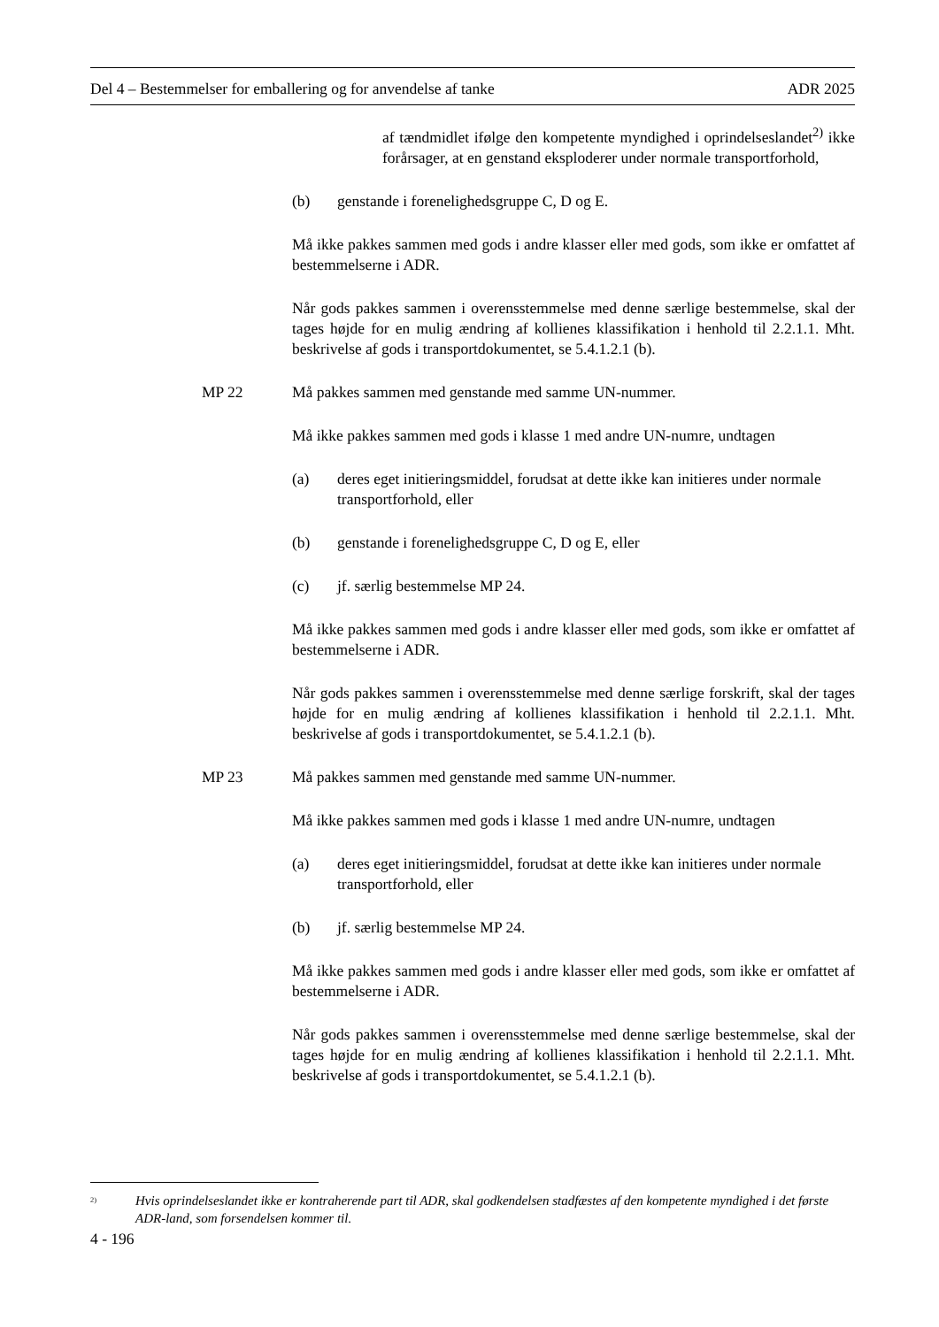Del 4 – Bestemmelser for emballering og for anvendelse af tanke ADR 2025
af tændmidlet ifølge den kompetente myndighed i oprindelseslandet<sup>2)</sup> ikke forårsager, at en genstand eksploderer under normale transportforhold,
(b) genstande i forenelighedsgruppe C, D og E.
Må ikke pakkes sammen med gods i andre klasser eller med gods, som ikke er omfattet af bestemmelserne i ADR.
Når gods pakkes sammen i overensstemmelse med denne særlige bestemmelse, skal der tages højde for en mulig ændring af kollienes klassifikation i henhold til 2.2.1.1. Mht. beskrivelse af gods i transportdokumentet, se 5.4.1.2.1 (b).
MP 22 Må pakkes sammen med genstande med samme UN-nummer.
Må ikke pakkes sammen med gods i klasse 1 med andre UN-numre, undtagen
(a) deres eget initieringsmiddel, forudsat at dette ikke kan initieres under normale transportforhold, eller
(b) genstande i forenelighedsgruppe C, D og E, eller
(c) jf. særlig bestemmelse MP 24.
Må ikke pakkes sammen med gods i andre klasser eller med gods, som ikke er omfattet af bestemmelserne i ADR.
Når gods pakkes sammen i overensstemmelse med denne særlige forskrift, skal der tages højde for en mulig ændring af kollienes klassifikation i henhold til 2.2.1.1. Mht. beskrivelse af gods i transportdokumentet, se 5.4.1.2.1 (b).
MP 23 Må pakkes sammen med genstande med samme UN-nummer.
Må ikke pakkes sammen med gods i klasse 1 med andre UN-numre, undtagen
(a) deres eget initieringsmiddel, forudsat at dette ikke kan initieres under normale transportforhold, eller
(b) jf. særlig bestemmelse MP 24.
Må ikke pakkes sammen med gods i andre klasser eller med gods, som ikke er omfattet af bestemmelserne i ADR.
Når gods pakkes sammen i overensstemmelse med denne særlige bestemmelse, skal der tages højde for en mulig ændring af kollienes klassifikation i henhold til 2.2.1.1. Mht. beskrivelse af gods i transportdokumentet, se 5.4.1.2.1 (b).
<sup>2)</sup> Hvis oprindelseslandet ikke er kontraherende part til ADR, skal godkendelsen stadfæstes af den kompetente myndighed i det første ADR-land, som forsendelsen kommer til.
4 - 196